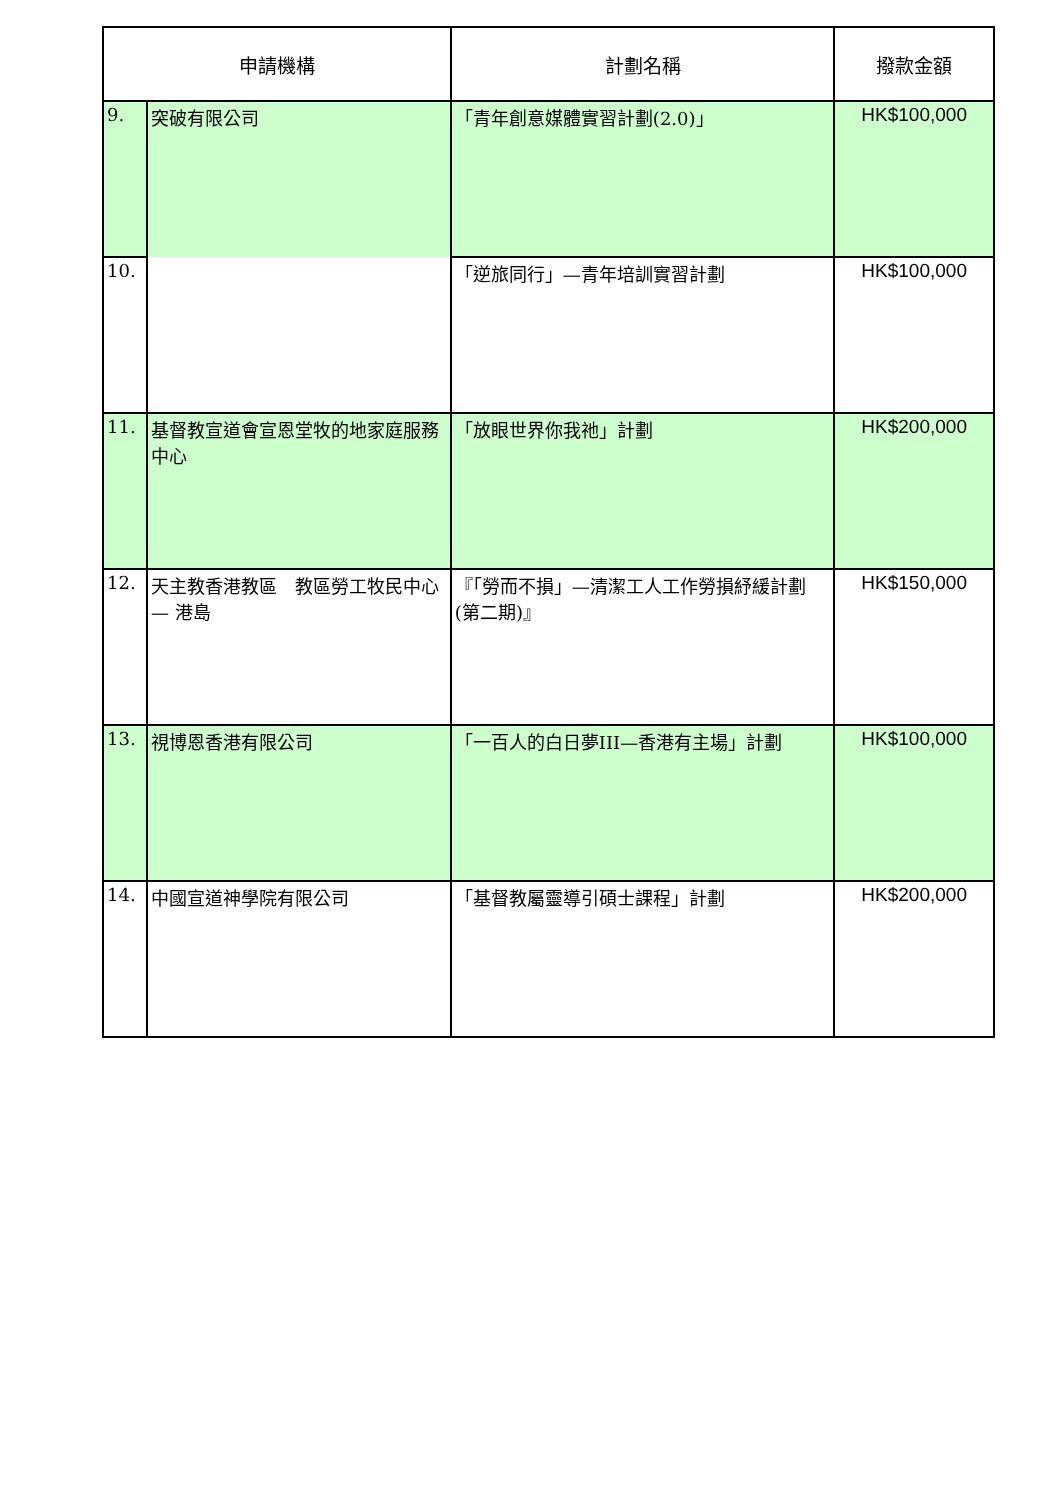| 申請機構 | | 計劃名稱 | 撥款金額 |
| --- | --- | --- | --- |
| 9. | 突破有限公司 | 「青年創意媒體實習計劃(2.0)」 | HK$100,000 |
| 10. | | 「逆旅同行」—青年培訓實習計劃 | HK$100,000 |
| 11. | 基督教宣道會宣恩堂牧的地家庭服務中心 | 「放眼世界你我祂」計劃 | HK$200,000 |
| 12. | 天主教香港教區 教區勞工牧民中心— 港島 | 『「勞而不損」—清潔工人工作勞損紓緩計劃(第二期)』 | HK$150,000 |
| 13. | 視博恩香港有限公司 | 「一百人的白日夢III—香港有主場」計劃 | HK$100,000 |
| 14. | 中國宣道神學院有限公司 | 「基督教屬靈導引碩士課程」計劃 | HK$200,000 |